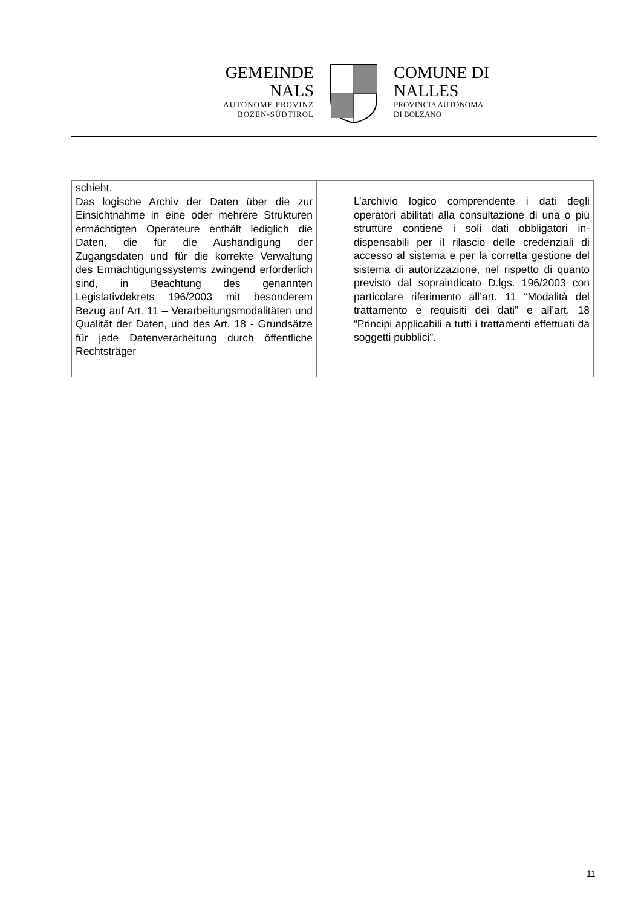GEMEINDE
NALS
AUTONOME PROVINZ
BOZEN-SÜDTIROL
COMUNE DI
NALLES
PROVINCIA AUTONOMA
DI BOLZANO
| schieht. Das logische Archiv der Daten über die zur Einsichtnahme in eine oder mehrere Struktu­ren ermächtigten Operateure enthält ledig­lich die Daten, die für die Aushändigung der Zugangsdaten und für die korrekte Verwal­tung des Ermächtigungssystems zwingend erforderlich sind, in Beachtung des genann­ten Legislativdekrets 196/2003 mit besonde­rem Bezug auf Art. 11 – Verarbeitungsmoda­litäten und Qualität der Daten, und des Art. 18 - Grundsätze für jede Datenverarbeitung durch öffentliche Rechtsträger | | L’archivio logico comprendente i dati degli operatori abilitati alla consultazione di una o più strutture contiene i soli dati obbligatori in­dispensabili per il rilascio delle credenziali di accesso al sistema e per la corretta gestione del sistema di autorizzazione, nel rispetto di quanto previsto dal sopraindicato D.lgs. 196/2003 con particolare riferimento all’art. 11 “Modalità del trattamento e requisiti dei dati” e all’art. 18 “Principi applicabili a tutti i tratta­menti effettuati da soggetti pubblici”. |
11